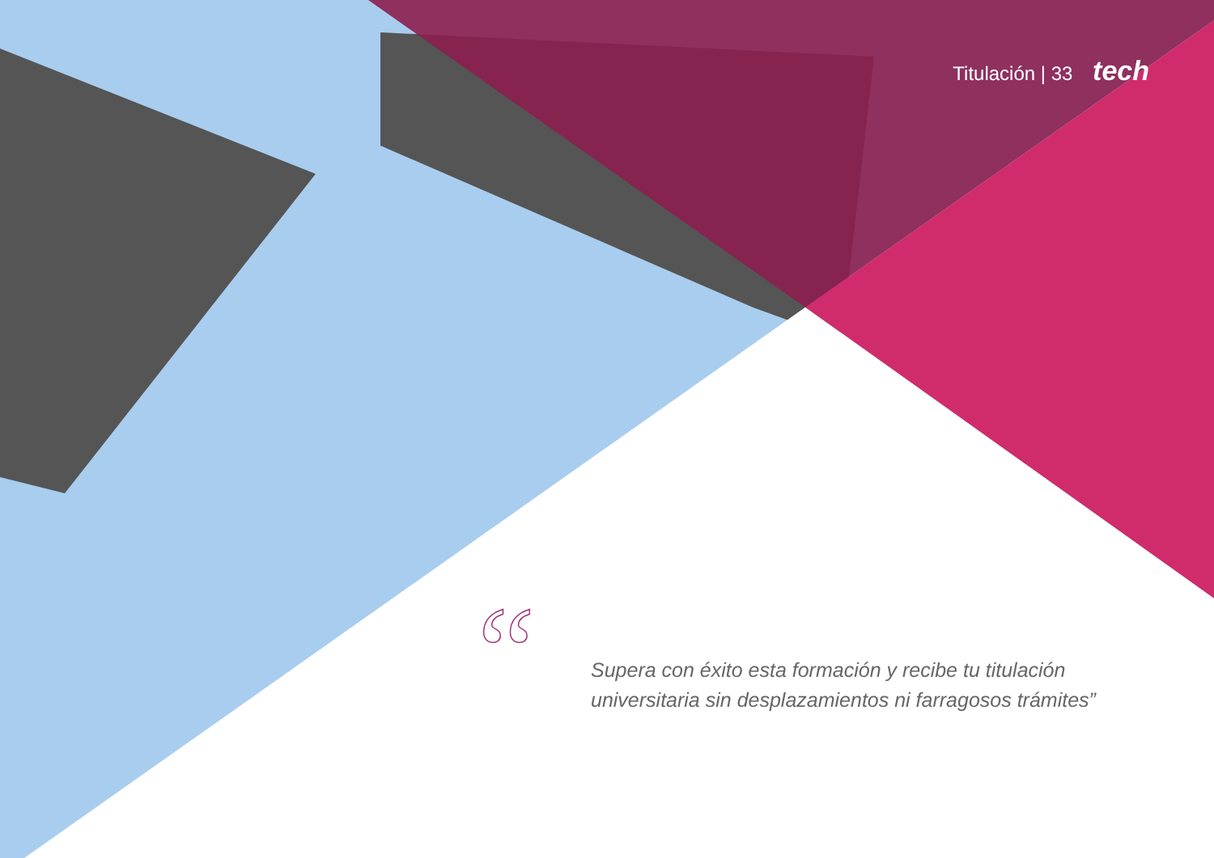“
Titulación | 33 tech
Supera con éxito esta formación y recibe tu titulación universitaria sin desplazamientos ni farragosos trámites”